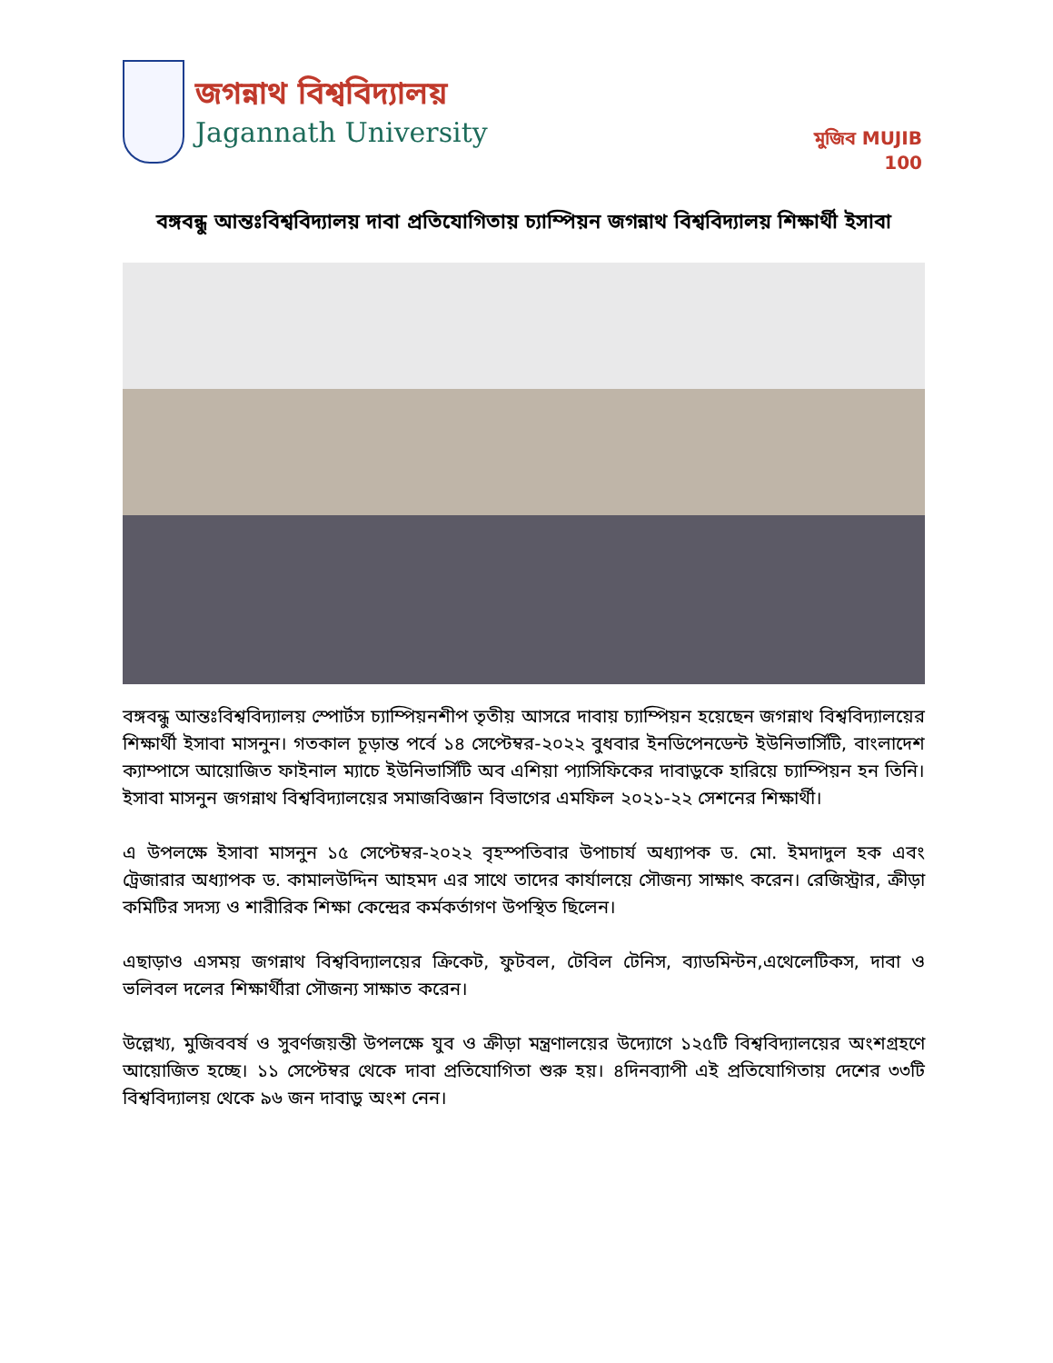জগন্নাথ বিশ্ববিদ্যালয়
Jagannath University
মুজিব MUJIB 100
বঙ্গবন্ধু আন্তঃবিশ্ববিদ্যালয় দাবা প্রতিযোগিতায় চ্যাম্পিয়ন জগন্নাথ বিশ্ববিদ্যালয় শিক্ষার্থী ইসাবা
বঙ্গবন্ধু আন্তঃবিশ্ববিদ্যালয় স্পোর্টস চ্যাম্পিয়নশীপ তৃতীয় আসরে দাবায় চ্যাম্পিয়ন হয়েছেন জগন্নাথ বিশ্ববিদ্যালয়ের শিক্ষার্থী ইসাবা মাসনুন। গতকাল চূড়ান্ত পর্বে ১৪ সেপ্টেম্বর-২০২২ বুধবার ইনডিপেনডেন্ট ইউনিভার্সিটি, বাংলাদেশ ক্যাম্পাসে আয়োজিত ফাইনাল ম্যাচে ইউনিভার্সিটি অব এশিয়া প্যাসিফিকের দাবাড়ুকে হারিয়ে চ্যাম্পিয়ন হন তিনি। ইসাবা মাসনুন জগন্নাথ বিশ্ববিদ্যালয়ের সমাজবিজ্ঞান বিভাগের এমফিল ২০২১-২২ সেশনের শিক্ষার্থী।
এ উপলক্ষে ইসাবা মাসনুন ১৫ সেপ্টেম্বর-২০২২ বৃহস্পতিবার উপাচার্য অধ্যাপক ড. মো. ইমদাদুল হক এবং ট্রেজারার অধ্যাপক ড. কামালউদ্দিন আহমদ এর সাথে তাদের কার্যালয়ে সৌজন্য সাক্ষাৎ করেন। রেজিস্ট্রার, ক্রীড়া কমিটির সদস্য ও শারীরিক শিক্ষা কেন্দ্রের কর্মকর্তাগণ উপস্থিত ছিলেন।
এছাড়াও এসময় জগন্নাথ বিশ্ববিদ্যালয়ের ক্রিকেট, ফুটবল, টেবিল টেনিস, ব্যাডমিন্টন,এথেলেটিকস, দাবা ও ভলিবল দলের শিক্ষার্থীরা সৌজন্য সাক্ষাত করেন।
উল্লেখ্য, মুজিববর্ষ ও সুবর্ণজয়ন্তী উপলক্ষে যুব ও ক্রীড়া মন্ত্রণালয়ের উদ্যোগে ১২৫টি বিশ্ববিদ্যালয়ের অংশগ্রহণে আয়োজিত হচ্ছে। ১১ সেপ্টেম্বর থেকে দাবা প্রতিযোগিতা শুরু হয়। ৪দিনব্যাপী এই প্রতিযোগিতায় দেশের ৩৩টি বিশ্ববিদ্যালয় থেকে ৯৬ জন দাবাড়ু অংশ নেন।